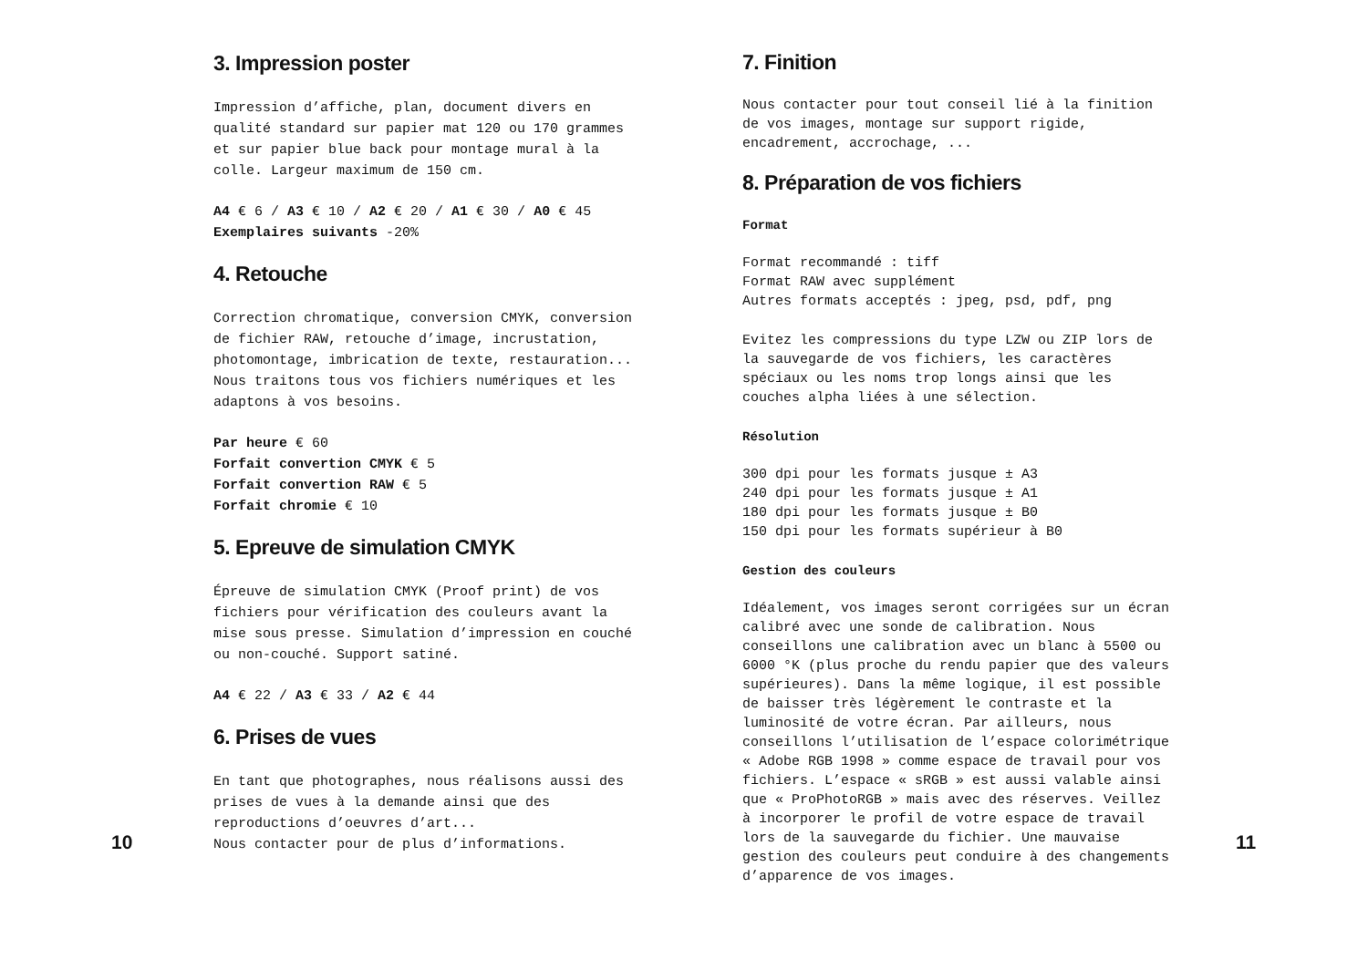3. Impression poster
Impression d’affiche, plan, document divers en qualité standard sur papier mat 120 ou 170 grammes et sur papier blue back pour montage mural à la colle. Largeur maximum de 150 cm.
A4 € 6 / A3 € 10 / A2 € 20 / A1 € 30 / A0 € 45
Exemplaires suivants -20%
4. Retouche
Correction chromatique, conversion CMYK, conversion de fichier RAW, retouche d’image, incrustation, photomontage, imbrication de texte, restauration... Nous traitons tous vos fichiers numériques et les adaptons à vos besoins.
Par heure € 60
Forfait convertion CMYK € 5
Forfait convertion RAW € 5
Forfait chromie € 10
5. Epreuve de simulation CMYK
Épreuve de simulation CMYK (Proof print) de vos fichiers pour vérification des couleurs avant la mise sous presse. Simulation d’impression en couché ou non-couché. Support satiné.
A4 € 22 / A3 € 33 / A2 € 44
6. Prises de vues
En tant que photographes, nous réalisons aussi des prises de vues à la demande ainsi que des reproductions d’oeuvres d’art...
Nous contacter pour de plus d’informations.
10
7. Finition
Nous contacter pour tout conseil lié à la finition de vos images, montage sur support rigide, encadrement, accrochage, ...
8. Préparation de vos fichiers
Format
Format recommandé : tiff
Format RAW avec supplément
Autres formats acceptés : jpeg, psd, pdf, png
Evitez les compressions du type LZW ou ZIP lors de la sauvegarde de vos fichiers, les caractères spéciaux ou les noms trop longs ainsi que les couches alpha liées à une sélection.
Résolution
300 dpi pour les formats jusque ± A3
240 dpi pour les formats jusque ± A1
180 dpi pour les formats jusque ± B0
150 dpi pour les formats supérieur à B0
Gestion des couleurs
Idéalement, vos images seront corrigées sur un écran calibré avec une sonde de calibration. Nous conseillons une calibration avec un blanc à 5500 ou 6000 °K (plus proche du rendu papier que des valeurs supérieures). Dans la même logique, il est possible de baisser très légèrement le contraste et la luminosité de votre écran. Par ailleurs, nous conseillons l’utilisation de l’espace colorimétrique « Adobe RGB 1998 » comme espace de travail pour vos fichiers. L’espace « sRGB » est aussi valable ainsi que « ProPhotoRGB » mais avec des réserves. Veillez à incorporer le profil de votre espace de travail lors de la sauvegarde du fichier. Une mauvaise gestion des couleurs peut conduire à des changements d’apparence de vos images.
11